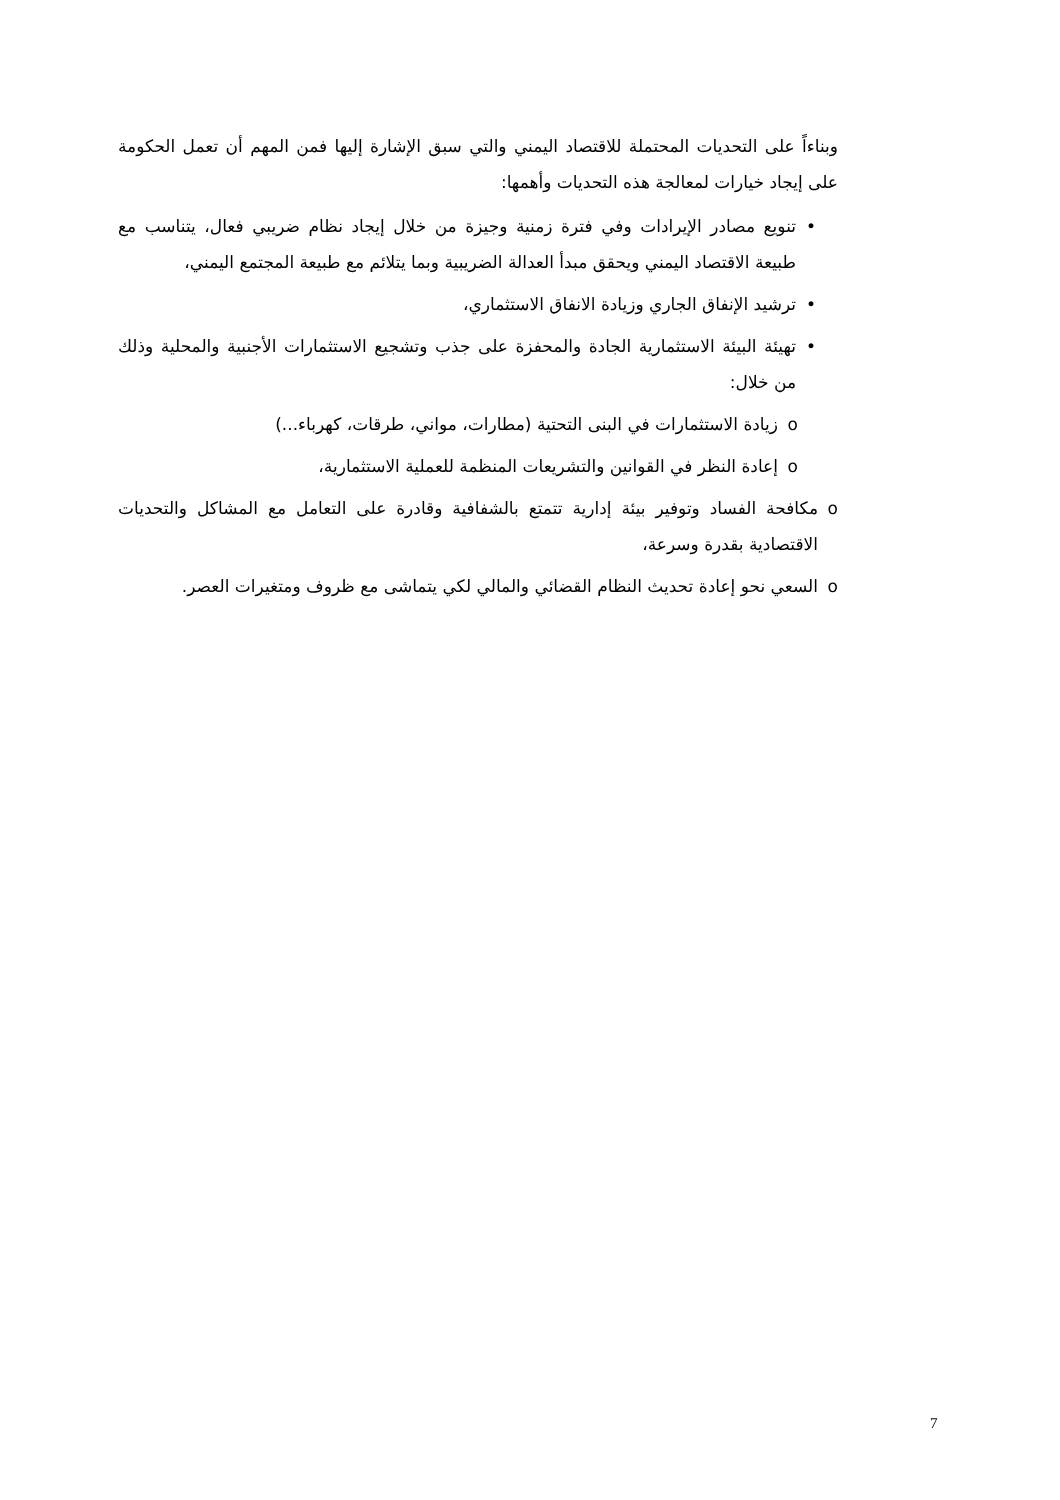وبناءاً على التحديات المحتملة للاقتصاد اليمني والتي سبق الإشارة إليها فمن المهم أن تعمل الحكومة على إيجاد خيارات لمعالجة هذه التحديات وأهمها:
• تنويع مصادر الإيرادات وفي فترة زمنية وجيزة من خلال إيجاد نظام ضريبي فعال، يتناسب مع طبيعة الاقتصاد اليمني ويحقق مبدأ العدالة الضريبية وبما يتلائم مع طبيعة المجتمع اليمني،
• ترشيد الإنفاق الجاري وزيادة الانفاق الاستثماري،
• تهيئة البيئة الاستثمارية الجادة والمحفزة على جذب وتشجيع الاستثمارات الأجنبية والمحلية وذلك من خلال:
o زيادة الاستثمارات في البنى التحتية (مطارات، مواني، طرقات، كهرباء...)
o إعادة النظر في القوانين والتشريعات المنظمة للعملية الاستثمارية،
o مكافحة الفساد وتوفير بيئة إدارية تتمتع بالشفافية وقادرة على التعامل مع المشاكل والتحديات الاقتصادية بقدرة وسرعة،
o السعي نحو إعادة تحديث النظام القضائي والمالي لكي يتماشى مع ظروف ومتغيرات العصر.
7